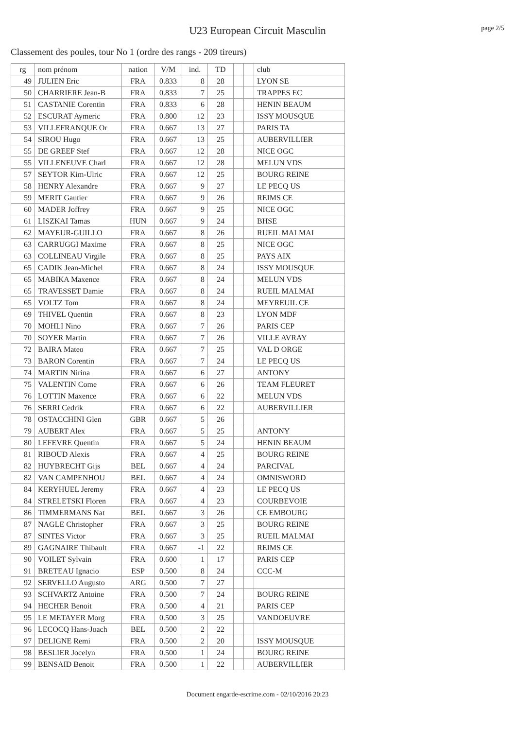U23 European Circuit Masculin
page 2/5
Classement des poules, tour No 1 (ordre des rangs - 209 tireurs)
| rg | nom prénom | nation | V/M | ind. | TD | | | club |
| --- | --- | --- | --- | --- | --- | --- | --- | --- |
| 49 | JULIEN Eric | FRA | 0.833 | 8 | 28 | | | LYON SE |
| 50 | CHARRIERE Jean-B | FRA | 0.833 | 7 | 25 | | | TRAPPES EC |
| 51 | CASTANIE Corentin | FRA | 0.833 | 6 | 28 | | | HENIN BEAUM |
| 52 | ESCURAT Aymeric | FRA | 0.800 | 12 | 23 | | | ISSY MOUSQUE |
| 53 | VILLEFRANQUE Or | FRA | 0.667 | 13 | 27 | | | PARIS TA |
| 54 | SIROU Hugo | FRA | 0.667 | 13 | 25 | | | AUBERVILLIER |
| 55 | DE GREEF Stef | FRA | 0.667 | 12 | 28 | | | NICE OGC |
| 55 | VILLENEUVE Charl | FRA | 0.667 | 12 | 28 | | | MELUN VDS |
| 57 | SEYTOR Kim-Ulric | FRA | 0.667 | 12 | 25 | | | BOURG REINE |
| 58 | HENRY Alexandre | FRA | 0.667 | 9 | 27 | | | LE PECQ US |
| 59 | MERIT Gautier | FRA | 0.667 | 9 | 26 | | | REIMS CE |
| 60 | MADER Joffrey | FRA | 0.667 | 9 | 25 | | | NICE OGC |
| 61 | LISZKAI Tamas | HUN | 0.667 | 9 | 24 | | | BHSE |
| 62 | MAYEUR-GUILLO | FRA | 0.667 | 8 | 26 | | | RUEIL MALMAI |
| 63 | CARRUGGI Maxime | FRA | 0.667 | 8 | 25 | | | NICE OGC |
| 63 | COLLINEAU Virgile | FRA | 0.667 | 8 | 25 | | | PAYS AIX |
| 65 | CADIK Jean-Michel | FRA | 0.667 | 8 | 24 | | | ISSY MOUSQUE |
| 65 | MABIKA Maxence | FRA | 0.667 | 8 | 24 | | | MELUN VDS |
| 65 | TRAVESSET Damie | FRA | 0.667 | 8 | 24 | | | RUEIL MALMAI |
| 65 | VOLTZ Tom | FRA | 0.667 | 8 | 24 | | | MEYREUIL CE |
| 69 | THIVEL Quentin | FRA | 0.667 | 8 | 23 | | | LYON MDF |
| 70 | MOHLI Nino | FRA | 0.667 | 7 | 26 | | | PARIS CEP |
| 70 | SOYER Martin | FRA | 0.667 | 7 | 26 | | | VILLE AVRAY |
| 72 | BAIRA Mateo | FRA | 0.667 | 7 | 25 | | | VAL D ORGE |
| 73 | BARON Corentin | FRA | 0.667 | 7 | 24 | | | LE PECQ US |
| 74 | MARTIN Nirina | FRA | 0.667 | 6 | 27 | | | ANTONY |
| 75 | VALENTIN Come | FRA | 0.667 | 6 | 26 | | | TEAM FLEURET |
| 76 | LOTTIN Maxence | FRA | 0.667 | 6 | 22 | | | MELUN VDS |
| 76 | SERRI Cedrik | FRA | 0.667 | 6 | 22 | | | AUBERVILLIER |
| 78 | OSTACCHINI Glen | GBR | 0.667 | 5 | 26 | | | |
| 79 | AUBERT Alex | FRA | 0.667 | 5 | 25 | | | ANTONY |
| 80 | LEFEVRE Quentin | FRA | 0.667 | 5 | 24 | | | HENIN BEAUM |
| 81 | RIBOUD Alexis | FRA | 0.667 | 4 | 25 | | | BOURG REINE |
| 82 | HUYBRECHT Gijs | BEL | 0.667 | 4 | 24 | | | PARCIVAL |
| 82 | VAN CAMPENHOU | BEL | 0.667 | 4 | 24 | | | OMNISWORD |
| 84 | KERYHUEL Jeremy | FRA | 0.667 | 4 | 23 | | | LE PECQ US |
| 84 | STRELETSKI Floren | FRA | 0.667 | 4 | 23 | | | COURBEVOIE |
| 86 | TIMMERMANS Nat | BEL | 0.667 | 3 | 26 | | | CE EMBOURG |
| 87 | NAGLE Christopher | FRA | 0.667 | 3 | 25 | | | BOURG REINE |
| 87 | SINTES Victor | FRA | 0.667 | 3 | 25 | | | RUEIL MALMAI |
| 89 | GAGNAIRE Thibault | FRA | 0.667 | -1 | 22 | | | REIMS CE |
| 90 | VOILET Sylvain | FRA | 0.600 | 1 | 17 | | | PARIS CEP |
| 91 | BRETEAU Ignacio | ESP | 0.500 | 8 | 24 | | | CCC-M |
| 92 | SERVELLO Augusto | ARG | 0.500 | 7 | 27 | | | |
| 93 | SCHVARTZ Antoine | FRA | 0.500 | 7 | 24 | | | BOURG REINE |
| 94 | HECHER Benoit | FRA | 0.500 | 4 | 21 | | | PARIS CEP |
| 95 | LE METAYER Morg | FRA | 0.500 | 3 | 25 | | | VANDOEUVRE |
| 96 | LECOCQ Hans-Joach | BEL | 0.500 | 2 | 22 | | | |
| 97 | DELIGNE Remi | FRA | 0.500 | 2 | 20 | | | ISSY MOUSQUE |
| 98 | BESLIER Jocelyn | FRA | 0.500 | 1 | 24 | | | BOURG REINE |
| 99 | BENSAID Benoit | FRA | 0.500 | 1 | 22 | | | AUBERVILLIER |
Document engarde-escrime.com - 02/10/2016 20:23